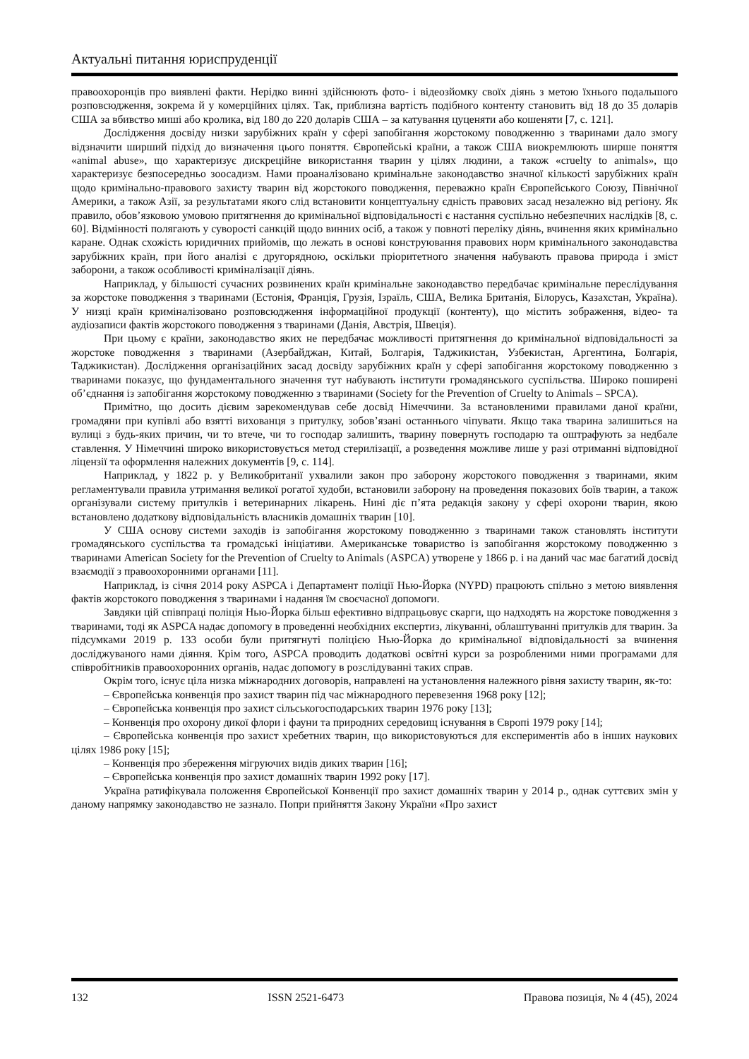Актуальні питання юриспруденції
правоохоронців про виявлені факти. Нерідко винні здійснюють фото- і відеозйомку своїх діянь з метою їхнього подальшого розповсюдження, зокрема й у комерційних цілях. Так, приблизна вартість подібного контенту становить від 18 до 35 доларів США за вбивство миші або кролика, від 180 до 220 доларів США – за катування цуценяти або кошеняти [7, с. 121].
Дослідження досвіду низки зарубіжних країн у сфері запобігання жорстокому поводженню з тваринами дало змогу відзначити ширший підхід до визначення цього поняття. Європейські країни, а також США виокремлюють ширше поняття «animal abuse», що характеризує дискреційне використання тварин у цілях людини, а також «cruelty to animals», що характеризує безпосередньо зоосадизм. Нами проаналізовано кримінальне законодавство значної кількості зарубіжних країн щодо кримінально-правового захисту тварин від жорстокого поводження, переважно країн Європейського Союзу, Північної Америки, а також Азії, за результатами якого слід встановити концептуальну єдність правових засад незалежно від регіону. Як правило, обов’язковою умовою притягнення до кримінальної відповідальності є настання суспільно небезпечних наслідків [8, с. 60]. Відмінності полягають у суворості санкцій щодо винних осіб, а також у повноті переліку діянь, вчинення яких кримінально каране. Однак схожість юридичних прийомів, що лежать в основі конструювання правових норм кримінального законодавства зарубіжних країн, при його аналізі є другорядною, оскільки пріоритетного значення набувають правова природа і зміст заборони, а також особливості криміналізації діянь.
Наприклад, у більшості сучасних розвинених країн кримінальне законодавство передбачає кримінальне переслідування за жорстоке поводження з тваринами (Естонія, Франція, Грузія, Ізраїль, США, Велика Британія, Білорусь, Казахстан, Україна). У низці країн криміналізовано розповсюдження інформаційної продукції (контенту), що містить зображення, відео- та аудіозаписи фактів жорстокого поводження з тваринами (Данія, Австрія, Швеція).
При цьому є країни, законодавство яких не передбачає можливості притягнення до кримінальної відповідальності за жорстоке поводження з тваринами (Азербайджан, Китай, Болгарія, Таджикистан, Узбекистан, Аргентина, Болгарія, Таджикистан). Дослідження організаційних засад досвіду зарубіжних країн у сфері запобігання жорстокому поводженню з тваринами показує, що фундаментального значення тут набувають інститути громадянського суспільства. Широко поширені об’єднання із запобігання жорстокому поводженню з тваринами (Society for the Prevention of Cruelty to Animals – SPCA).
Примітно, що досить дієвим зарекомендував себе досвід Німеччини. За встановленими правилами даної країни, громадяни при купівлі або взятті вихованця з притулку, зобов’язані останнього чіпувати. Якщо така тварина залишиться на вулиці з будь-яких причин, чи то втече, чи то господар залишить, тварину повернуть господарю та оштрафують за недбале ставлення. У Німеччині широко використовується метод стерилізації, а розведення можливе лише у разі отриманні відповідної ліцензії та оформлення належних документів [9, с. 114].
Наприклад, у 1822 р. у Великобританії ухвалили закон про заборону жорстокого поводження з тваринами, яким регламентували правила утримання великої рогатої худоби, встановили заборону на проведення показових боїв тварин, а також організували систему притулків і ветеринарних лікарень. Нині діє п’ята редакція закону у сфері охорони тварин, якою встановлено додаткову відповідальність власників домашніх тварин [10].
У США основу системи заходів із запобігання жорстокому поводженню з тваринами також становлять інститути громадянського суспільства та громадські ініціативи. Американське товариство із запобігання жорстокому поводженню з тваринами American Society for the Prevention of Cruelty to Animals (ASPCA) утворене у 1866 р. і на даний час має багатий досвід взаємодії з правоохоронними органами [11].
Наприклад, із січня 2014 року ASPCA і Департамент поліції Нью-Йорка (NYPD) працюють спільно з метою виявлення фактів жорстокого поводження з тваринами і надання їм своєчасної допомоги.
Завдяки цій співпраці поліція Нью-Йорка більш ефективно відпрацьовує скарги, що надходять на жорстоке поводження з тваринами, тоді як ASPCA надає допомогу в проведенні необхідних експертиз, лікуванні, облаштуванні притулків для тварин. За підсумками 2019 р. 133 особи були притягнуті поліцією Нью-Йорка до кримінальної відповідальності за вчинення досліджуваного нами діяння. Крім того, ASPCA проводить додаткові освітні курси за розробленими ними програмами для співробітників правоохоронних органів, надає допомогу в розслідуванні таких справ.
Окрім того, існує ціла низка міжнародних договорів, направлені на установлення належного рівня захисту тварин, як-то:
– Європейська конвенція про захист тварин під час міжнародного перевезення 1968 року [12];
– Європейська конвенція про захист сільськогосподарських тварин 1976 року [13];
– Конвенція про охорону дикої флори і фауни та природних середовищ існування в Європі 1979 року [14];
– Європейська конвенція про захист хребетних тварин, що використовуються для експериментів або в інших наукових цілях 1986 року [15];
– Конвенція про збереження мігруючих видів диких тварин [16];
– Європейська конвенція про захист домашніх тварин 1992 року [17].
Україна ратифікувала положення Європейської Конвенції про захист домашніх тварин у 2014 р., однак суттєвих змін у даному напрямку законодавство не зазнало. Попри прийняття Закону України «Про захист
132 ISSN 2521-6473 Правова позиція, № 4 (45), 2024